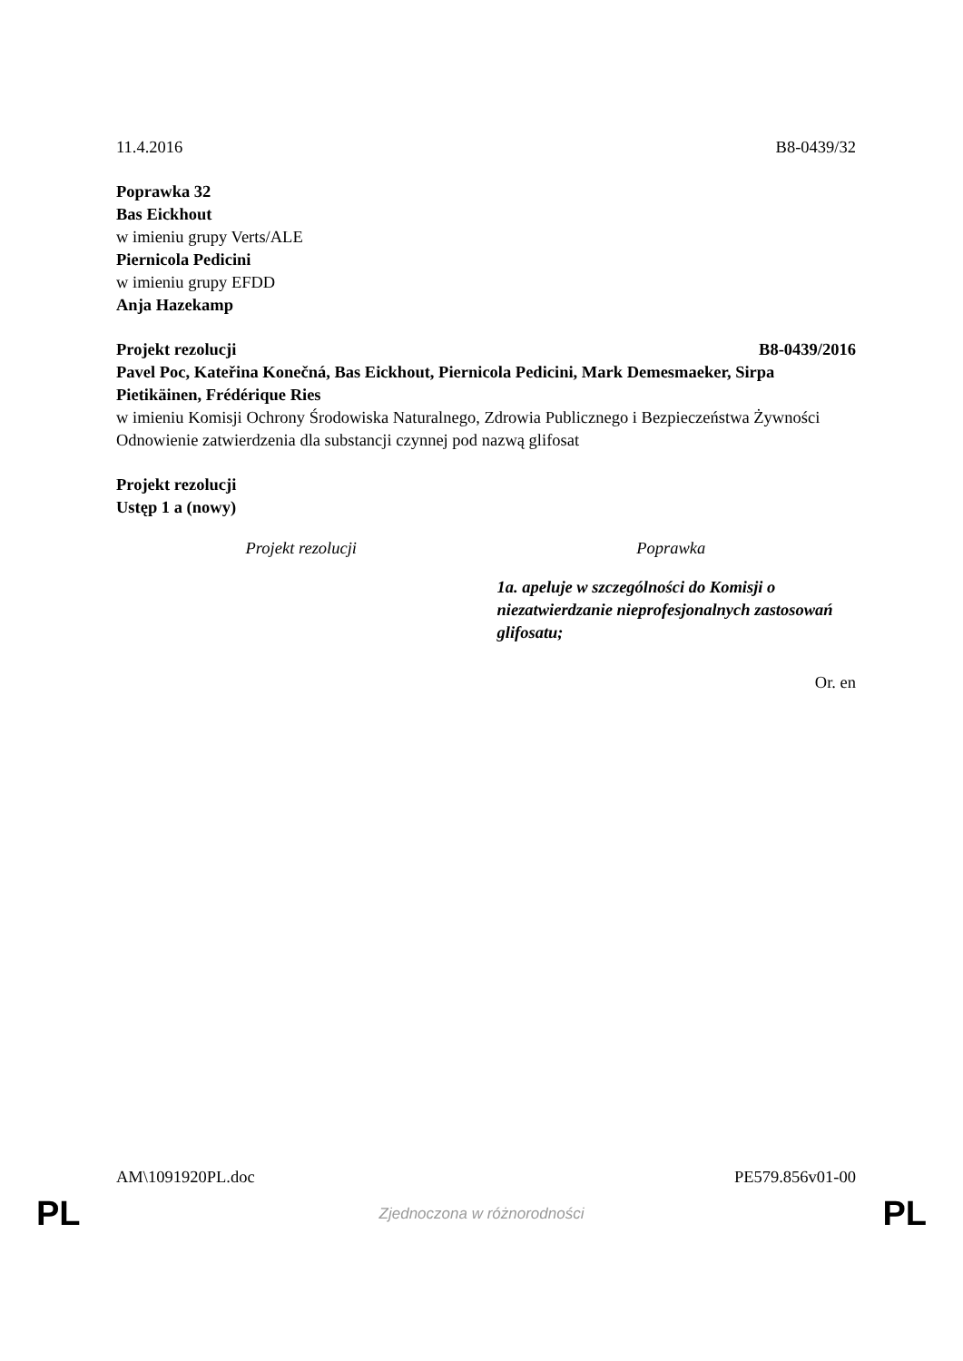11.4.2016 B8-0439/32
Poprawka 32
Bas Eickhout
w imieniu grupy Verts/ALE
Piernicola Pedicini
w imieniu grupy EFDD
Anja Hazekamp
Projekt rezolucji B8-0439/2016
Pavel Poc, Kateřina Konečná, Bas Eickhout, Piernicola Pedicini, Mark Demesmaeker, Sirpa Pietikäinen, Frédérique Ries
w imieniu Komisji Ochrony Środowiska Naturalnego, Zdrowia Publicznego i Bezpieczeństwa Żywności
Odnowienie zatwierdzenia dla substancji czynnej pod nazwą glifosat
Projekt rezolucji
Ustęp 1 a (nowy)
| Projekt rezolucji | Poprawka |
| --- | --- |
| | 1a. apeluje w szczególności do Komisji o niezatwierdzanie nieprofesjonalnych zastosowań glifosatu; |
Or. en
AM\1091920PL.doc PE579.856v01-00
PL Zjednoczona w różnorodności PL